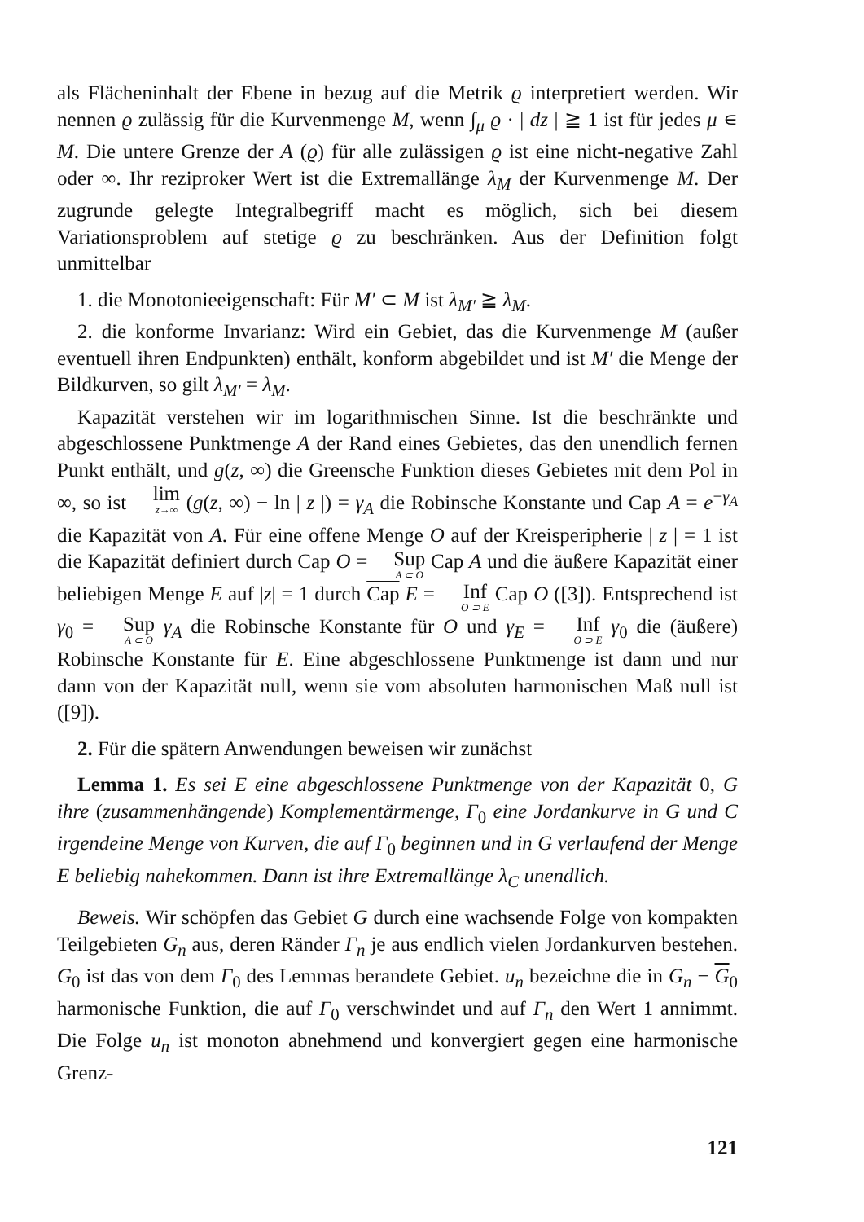als Flächeninhalt der Ebene in bezug auf die Metrik ϱ interpretiert werden. Wir nennen ϱ zulässig für die Kurvenmenge M, wenn ∫<sub>μ</sub> ϱ · | dz | ≧ 1 ist für jedes μ ∊ M. Die untere Grenze der A (ϱ) für alle zulässigen ϱ ist eine nicht-negative Zahl oder ∞. Ihr reziproker Wert ist die Extremallänge λ<sub>M</sub> der Kurvenmenge M. Der zugrunde gelegte Integralbegriff macht es möglich, sich bei diesem Variationsproblem auf stetige ϱ zu beschränken. Aus der Definition folgt unmittelbar
1. die Monotonieeigenschaft: Für M′ ⊂ M ist λ<sub>M′</sub> ≧ λ<sub>M</sub>.
2. die konforme Invarianz: Wird ein Gebiet, das die Kurvenmenge M (außer eventuell ihren Endpunkten) enthält, konform abgebildet und ist M′ die Menge der Bildkurven, so gilt λ<sub>M′</sub> = λ<sub>M</sub>.
Kapazität verstehen wir im logarithmischen Sinne. Ist die beschränkte und abgeschlossene Punktmenge A der Rand eines Gebietes, das den unendlich fernen Punkt enthält, und g(z, ∞) die Greensche Funktion dieses Gebietes mit dem Pol in ∞, so ist lim z→∞ (g(z, ∞) − ln | z |) = γ<sub>A</sub> die Robinsche Konstante und Cap A = e<sup>−γ<sub>A</sub></sup> die Kapazität von A. Für eine offene Menge O auf der Kreisperipherie | z | = 1 ist die Kapazität definiert durch Cap O = Sup A ⊂ O Cap A und die äußere Kapazität einer beliebigen Menge E auf |z| = 1 durch Cap E = Inf O ⊃ E Cap O ([3]). Entsprechend ist γ<sub>0</sub> = Sup A ⊂ O γ<sub>A</sub> die Robinsche Konstante für O und γ<sub>E</sub> = Inf O ⊃ E γ<sub>0</sub> die (äußere) Robinsche Konstante für E. Eine abgeschlossene Punktmenge ist dann und nur dann von der Kapazität null, wenn sie vom absoluten harmonischen Maß null ist ([9]).
2. Für die spätern Anwendungen beweisen wir zunächst
Lemma 1. Es sei E eine abgeschlossene Punktmenge von der Kapazität 0, G ihre (zusammenhängende) Komplementärmenge, Γ<sub>0</sub> eine Jordankurve in G und C irgendeine Menge von Kurven, die auf Γ<sub>0</sub> beginnen und in G verlaufend der Menge E beliebig nahekommen. Dann ist ihre Extremallänge λ<sub>C</sub> unendlich.
Beweis. Wir schöpfen das Gebiet G durch eine wachsende Folge von kompakten Teilgebieten G<sub>n</sub> aus, deren Ränder Γ<sub>n</sub> je aus endlich vielen Jordankurven bestehen. G<sub>0</sub> ist das von dem Γ<sub>0</sub> des Lemmas berandete Gebiet. u<sub>n</sub> bezeichne die in G<sub>n</sub> − G<sub>0</sub> harmonische Funktion, die auf Γ<sub>0</sub> verschwindet und auf Γ<sub>n</sub> den Wert 1 annimmt. Die Folge u<sub>n</sub> ist monoton abnehmend und konvergiert gegen eine harmonische Grenz-
121